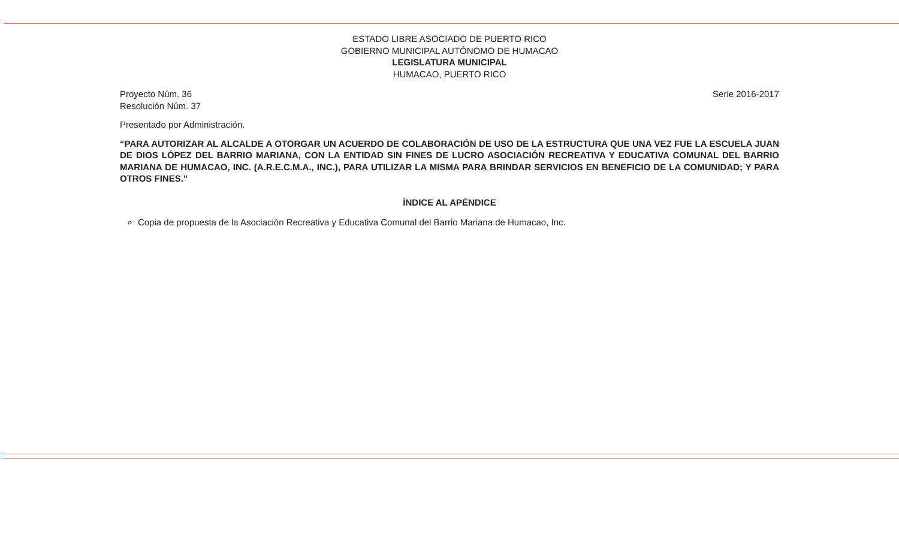ESTADO LIBRE ASOCIADO DE PUERTO RICO
GOBIERNO MUNICIPAL AUTÓNOMO DE HUMACAO
LEGISLATURA MUNICIPAL
HUMACAO, PUERTO RICO
Proyecto Núm. 36
Resolución Núm. 37
Serie 2016-2017
Presentado por Administración.
“PARA AUTORIZAR AL ALCALDE A OTORGAR UN ACUERDO DE COLABORACIÓN DE USO DE LA ESTRUCTURA QUE UNA VEZ FUE LA ESCUELA JUAN DE DIOS LÓPEZ DEL BARRIO MARIANA, CON LA ENTIDAD SIN FINES DE LUCRO ASOCIACIÓN RECREATIVA Y EDUCATIVA COMUNAL DEL BARRIO MARIANA DE HUMACAO, INC. (A.R.E.C.M.A., INC.), PARA UTILIZAR LA MISMA PARA BRINDAR SERVICIOS EN BENEFICIO DE LA COMUNIDAD; Y PARA OTROS FINES.”
ÍNDICE AL APÉNDICE
Copia de propuesta de la Asociación Recreativa y Educativa Comunal del Barrio Mariana de Humacao, Inc.